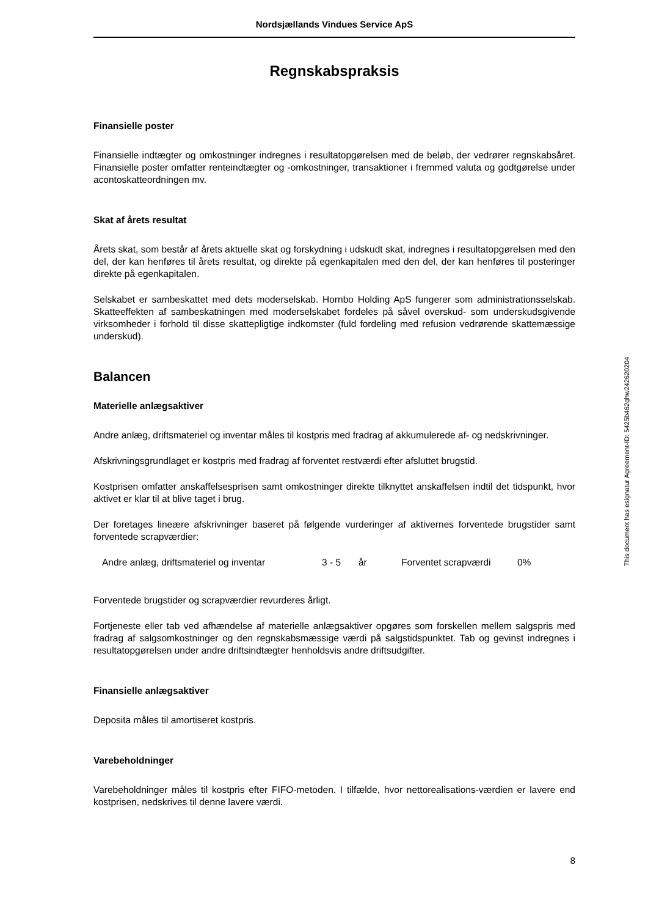Nordsjællands Vindues Service ApS
Regnskabspraksis
Finansielle poster
Finansielle indtægter og omkostninger indregnes i resultatopgørelsen med de beløb, der vedrører regnskabsåret. Finansielle poster omfatter renteindtægter og -omkostninger, transaktioner i fremmed valuta og godtgørelse under acontoskatteordningen mv.
Skat af årets resultat
Årets skat, som består af årets aktuelle skat og forskydning i udskudt skat, indregnes i resultatopgørelsen med den del, der kan henføres til årets resultat, og direkte på egenkapitalen med den del, der kan henføres til posteringer direkte på egenkapitalen.
Selskabet er sambeskattet med dets moderselskab. Hornbo Holding ApS fungerer som administrationsselskab. Skatteeffekten af sambeskatningen med moderselskabet fordeles på såvel overskud- som underskudsgivende virksomheder i forhold til disse skattepligtige indkomster (fuld fordeling med refusion vedrørende skattemæssige underskud).
Balancen
Materielle anlægsaktiver
Andre anlæg, driftsmateriel og inventar måles til kostpris med fradrag af akkumulerede af- og nedskrivninger.
Afskrivningsgrundlaget er kostpris med fradrag af forventet restværdi efter afsluttet brugstid.
Kostprisen omfatter anskaffelsesprisen samt omkostninger direkte tilknyttet anskaffelsen indtil det tidspunkt, hvor aktivet er klar til at blive taget i brug.
Der foretages lineære afskrivninger baseret på følgende vurderinger af aktivernes forventede brugstider samt forventede scrapværdier:
| Andre anlæg, driftsmateriel og inventar | 3 - 5 | år | Forventet scrapværdi | 0% |
Forventede brugstider og scrapværdier revurderes årligt.
Fortjeneste eller tab ved afhændelse af materielle anlægsaktiver opgøres som forskellen mellem salgspris med fradrag af salgsomkostninger og den regnskabsmæssige værdi på salgstidspunktet. Tab og gevinst indregnes i resultatopgørelsen under andre driftsindtægter henholdsvis andre driftsudgifter.
Finansielle anlægsaktiver
Deposita måles til amortiseret kostpris.
Varebeholdninger
Varebeholdninger måles til kostpris efter FIFO-metoden. I tilfælde, hvor nettorealisations-værdien er lavere end kostprisen, nedskrives til denne lavere værdi.
8
This document has esignatur Agreement-ID: 5425b462ghw242620204